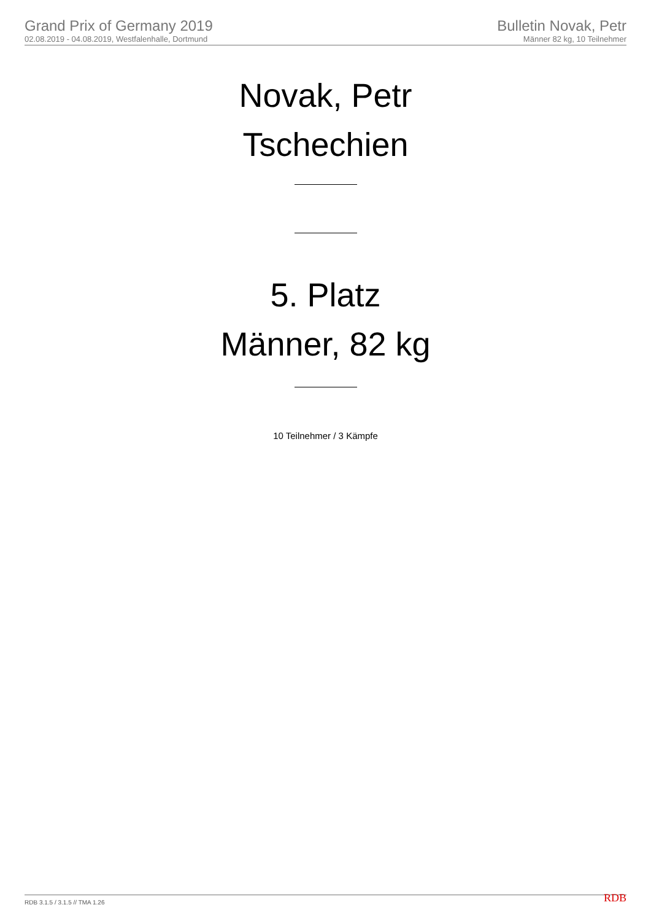Grand Prix of Germany 2019
02.08.2019 - 04.08.2019, Westfalenhalle, Dortmund
Bulletin Novak, Petr
Männer 82 kg, 10 Teilnehmer
Novak, Petr
Tschechien
5. Platz
Männer, 82 kg
10 Teilnehmer / 3 Kämpfe
RDB 3.1.5 / 3.1.5 // TMA 1.26 RDB